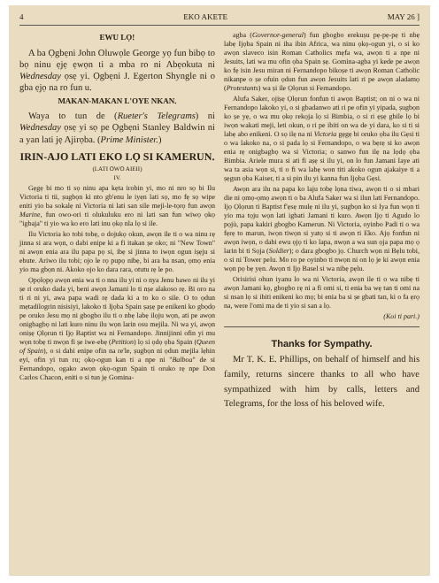4 EKO AKETE MAY 26 ]
EWU LỌ!
A ba Ọgbẹni John Oluwọle George yọ fun bibọ to bọ ninu ẹjẹ ẹwọn ti a mba ro ni Abẹokuta ni Wednesday ọsẹ yi. Ọgbẹni J. Egerton Shyngle ni o gba ẹjọ na ro fun u.
MAKAN-MAKAN L'OYE NKAN.
Waya to tun de (Rueter's Telegrams) ni Wednesday ọsẹ yi sọ pe Ọgbẹni Stanley Baldwin ni a yan lati jẹ Ajirọba. (Prime Minister.)
IRIN-AJO LATI EKO LỌ SI KAMERUN.
(LATI OWO AIEII)
IV.
Gẹgẹ bi mo ti sọ ninu apa kẹta irobin yi, mo ni nro sọ bi Ilu Victoria ti tii, ṣugbọn ki nto gb'enu le iyẹn lati sọ, mo fẹ sọ wipe eniti yio ba sokalẹ ni Victoria ni lati san sile mejì-le-tọrọ fun awọn Marine, fun owo-ori ti olukuluku ero ni lati san fun wiwọ ọkọ "igbaja" ti yio wa ko ero lati inu ọkọ nla lọ si ile.
Ilu Victoria ko tobi tobẹ, o dojukọ okun, awọn ile ti o wa ninu rẹ jinna si ara wọn, o dabi enipe ki a fi itakan ṣe oko; ni "New Town" ni awọn enia ara ilu papa pọ si, ibẹ si jinna to iwọn ogun iṣẹju si ebute. Ariwo ilu tobi; ojo le rọ pupọ nibẹ, bi ara ba nsan, ọmọ enia yio ma gbọn ni. Akoko ojo ko dara rara, otutu rẹ le po.
Ọpọlọpọ awọn enia wa ti o nna ilu yi ni o nya Jenu bawo ni ilu yi ṣe ri oruko dada yi, beni awọn Jamani lo ti nṣe alakoso rẹ. Bi oro na ti ri ni yi, awa papa wadi rẹ dada ki a to ko o sile. O to ọdun mẹtadilogrin nisisiyi, lakoko ti Ijọba Spain ṣaṣẹ pe enikeni ko gbọdọ pe oruko Jesu mọ ni gbogbo ilu ti o nbẹ labẹ ilọju wọn, ati pe awọn onigbagbọ ni lati kuro ninu ilu wọn larin osu mejila. Ni wa yi, awọn oniṣẹ Ọlọrun ti Ijọ Baptist wa ni Fernandopo. Jinnijinni ofin yi mu wọn tobẹ ti nwọn fi ṣe iwe-ebẹ (Petition) lọ si ọdọ ọba Spain (Queen of Spain), o si dabi enipe ofin na re'le, ṣugbọn ni ọdun mejila lẹhin eyi, ofin yi tun ru; ọkọ-ogun kan ti a npe ni "Balboa" de si Fernandopo, ogako awọn ọkọ-ogun Spain ti oruko rẹ npe Don Carlos Chacon, eniti o si tun jẹ Gomina-
agba (Governor-general) fun gbogbo erekuṣu pẹ-pẹ-pẹ ti nbẹ labẹ Ijọba Spain ni iha ibin Africa, wa ninu ọkọ-ogun yi, o si ko awọn slaveco isin Roman Catholics mẹfa wa, awọn ti a npe ni Jesuits, lati wa mu ofin ọba Spain ṣẹ. Gomina-agba yi kede pe awọn ko fẹ isin Jesu miran ni Fernandopo bikoṣe ti awọn Roman Catholic nikanpe o ṣe ofuin ọdun fun awọn Jesuits lati ri pe awọn aladamọ (Protestants) wa ṣi ile Ọlọrun si Fernandopo.
Alufa Saker, ojiṣẹ Ọlọrun fonfun ti awọn Baptist; on ni o wa ni Fernandopo lakoko yi, o si gbadanwo ati ri pe ofin yi yipada, ṣugbọn ko ṣe yẹ, o wa mu ọkọ rekọja lọ si Bimbia, o si ri ẹṣẹ gbile lọ bi iwọn wakati meji, leti okun, o ri pe ibiti on wa de yi dara, ko si ti si labẹ abo enikeni. O sọ ilẹ na ni Victoria gẹgẹ bi oruko ọba ilu Gẹsi ti o wa lakoko na, o si pada lọ si Fernandopo, o wa bẹrẹ si ko awọn enia rẹ onigbagbọ wa si Victoria; o sanwo fun ilẹ na lọdọ ọba Bimbia. Ariele mura si ati fi aṣẹ si ilu yi, on lo fun Jamani Iaye ati wa ta asia wọn si, ti o fi wa labẹ won titi akoko ogun ajakaiye ti a ṣẹgun ọba Kaiser, ti a si pin ilu yi kanna fun Ijọba Gẹsi.
Awọn ara ilu na papa ko laju tobẹ lọna tiwa, awọn ti o si mbari die ni ọmọ-ọmọ awọn ti o ba Alufa Saker wa si ilun lati Fernandopo. Ijọ Ọlọrun ti Baptist f'ẹsẹ mulẹ ni ilu yi, ṣugbọn ko si Iya fun wọn ti yio ma tọju wọn lati igbati Jamani ti kuro. Awọn Ijọ ti Agudo lo pọjù, papa kakiri gbogbo Kamerun. Ni Victoria, oyinbo Padi ti o wa fẹrẹ to marun, iwọn tiwọn si yatọ si ti awọn ti Eko. Ajọ fonfun ni awọn iwọn, o dabi ewu ọjọ ti ko lapa, nwọn a wa sun ọja papa mọ ọ larin bi ti Sọja (Soldier); o dara gbogbo jọ. Church wọn ni Bẹlu tobi, o si ni Tower pelu. Mo ro pe oyinbo ti nwọn ni on lọ je ki awọn enia wọn pọ bẹ yẹn. Awọn ti Ijọ Basel si wa nibẹ pẹlu.
Orisirisi ohun iyanu lo wa ni Victoria, awọn ile ti o wa nibẹ ti awọn Jamani kọ, gbogbo rẹ ni a fi omi si, ti enia ba wẹ tan ti omi na si nsan lọ si ibiti enikeni ko mọ; bi enia ba si ṣe gbati tan, ki o fa ẹrọ na, were l'omi ma de ti yio si san a lọ.
(Koi ti pari.)
Thanks for Sympathy.
Mr T. K. E. Phillips, on behalf of himself and his family, returns sincere thanks to all who have sympathized with him by calls, letters and Telegrams, for the loss of his beloved wife.